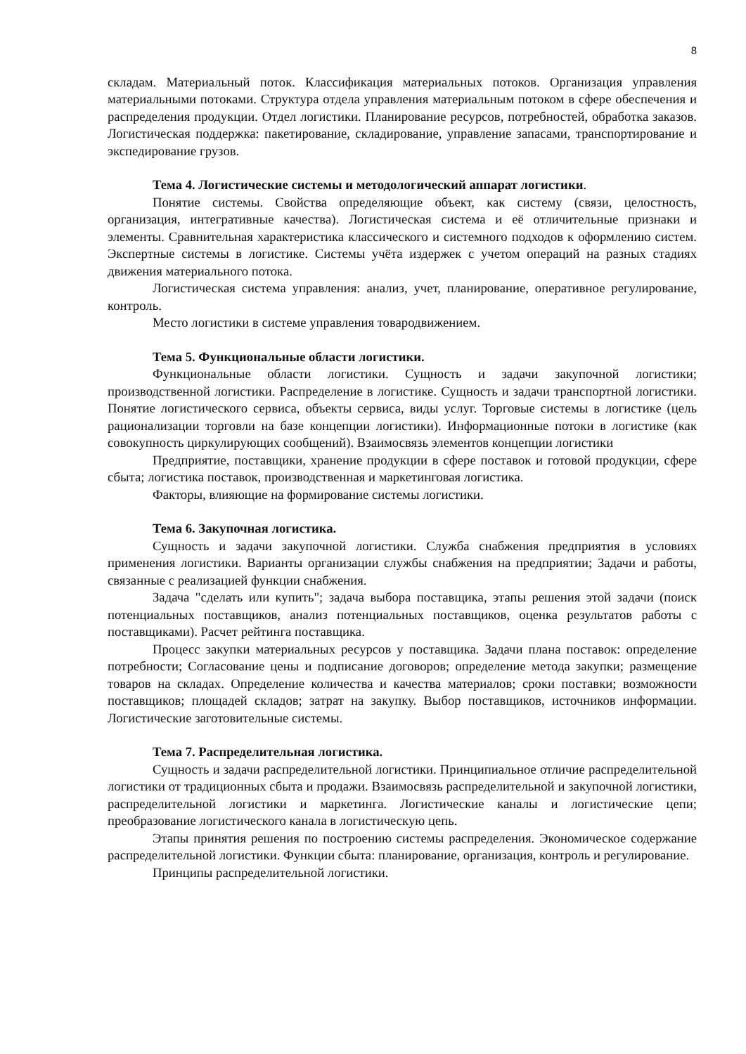8
складам. Материальный поток. Классификация материальных потоков. Организация управления материальными потоками. Структура отдела управления материальным потоком в сфере обеспечения и распределения продукции. Отдел логистики. Планирование ресурсов, потребностей, обработка заказов. Логистическая поддержка: пакетирование, складирование, управление запасами, транспортирование и экспедирование грузов.
Тема 4. Логистические системы и методологический аппарат логистики.
Понятие системы. Свойства определяющие объект, как систему (связи, целостность, организация, интегративные качества). Логистическая система и её отличительные признаки и элементы. Сравнительная характеристика классического и системного подходов к оформлению систем. Экспертные системы в логистике. Системы учёта издержек с учетом операций на разных стадиях движения материального потока.
Логистическая система управления: анализ, учет, планирование, оперативное регулирование, контроль.
Место логистики в системе управления товародвижением.
Тема 5. Функциональные области логистики.
Функциональные области логистики. Сущность и задачи закупочной логистики; производственной логистики. Распределение в логистике. Сущность и задачи транспортной логистики. Понятие логистического сервиса, объекты сервиса, виды услуг. Торговые системы в логистике (цель рационализации торговли на базе концепции логистики). Информационные потоки в логистике (как совокупность циркулирующих сообщений). Взаимосвязь элементов концепции логистики
Предприятие, поставщики, хранение продукции в сфере поставок и готовой продукции, сфере сбыта; логистика поставок, производственная и маркетинговая логистика.
Факторы, влияющие на формирование системы логистики.
Тема 6. Закупочная логистика.
Сущность и задачи закупочной логистики. Служба снабжения предприятия в условиях применения логистики. Варианты организации службы снабжения на предприятии; Задачи и работы, связанные с реализацией функции снабжения.
Задача "сделать или купить"; задача выбора поставщика, этапы решения этой задачи (поиск потенциальных поставщиков, анализ потенциальных поставщиков, оценка результатов работы с поставщиками). Расчет рейтинга поставщика.
Процесс закупки материальных ресурсов у поставщика. Задачи плана поставок: определение потребности; Согласование цены и подписание договоров; определение метода закупки; размещение товаров на складах. Определение количества и качества материалов; сроки поставки; возможности поставщиков; площадей складов; затрат на закупку. Выбор поставщиков, источников информации. Логистические заготовительные системы.
Тема 7. Распределительная логистика.
Сущность и задачи распределительной логистики. Принципиальное отличие распределительной логистики от традиционных сбыта и продажи. Взаимосвязь распределительной и закупочной логистики, распределительной логистики и маркетинга. Логистические каналы и логистические цепи; преобразование логистического канала в логистическую цепь.
Этапы принятия решения по построению системы распределения. Экономическое содержание распределительной логистики. Функции сбыта: планирование, организация, контроль и регулирование.
Принципы распределительной логистики.